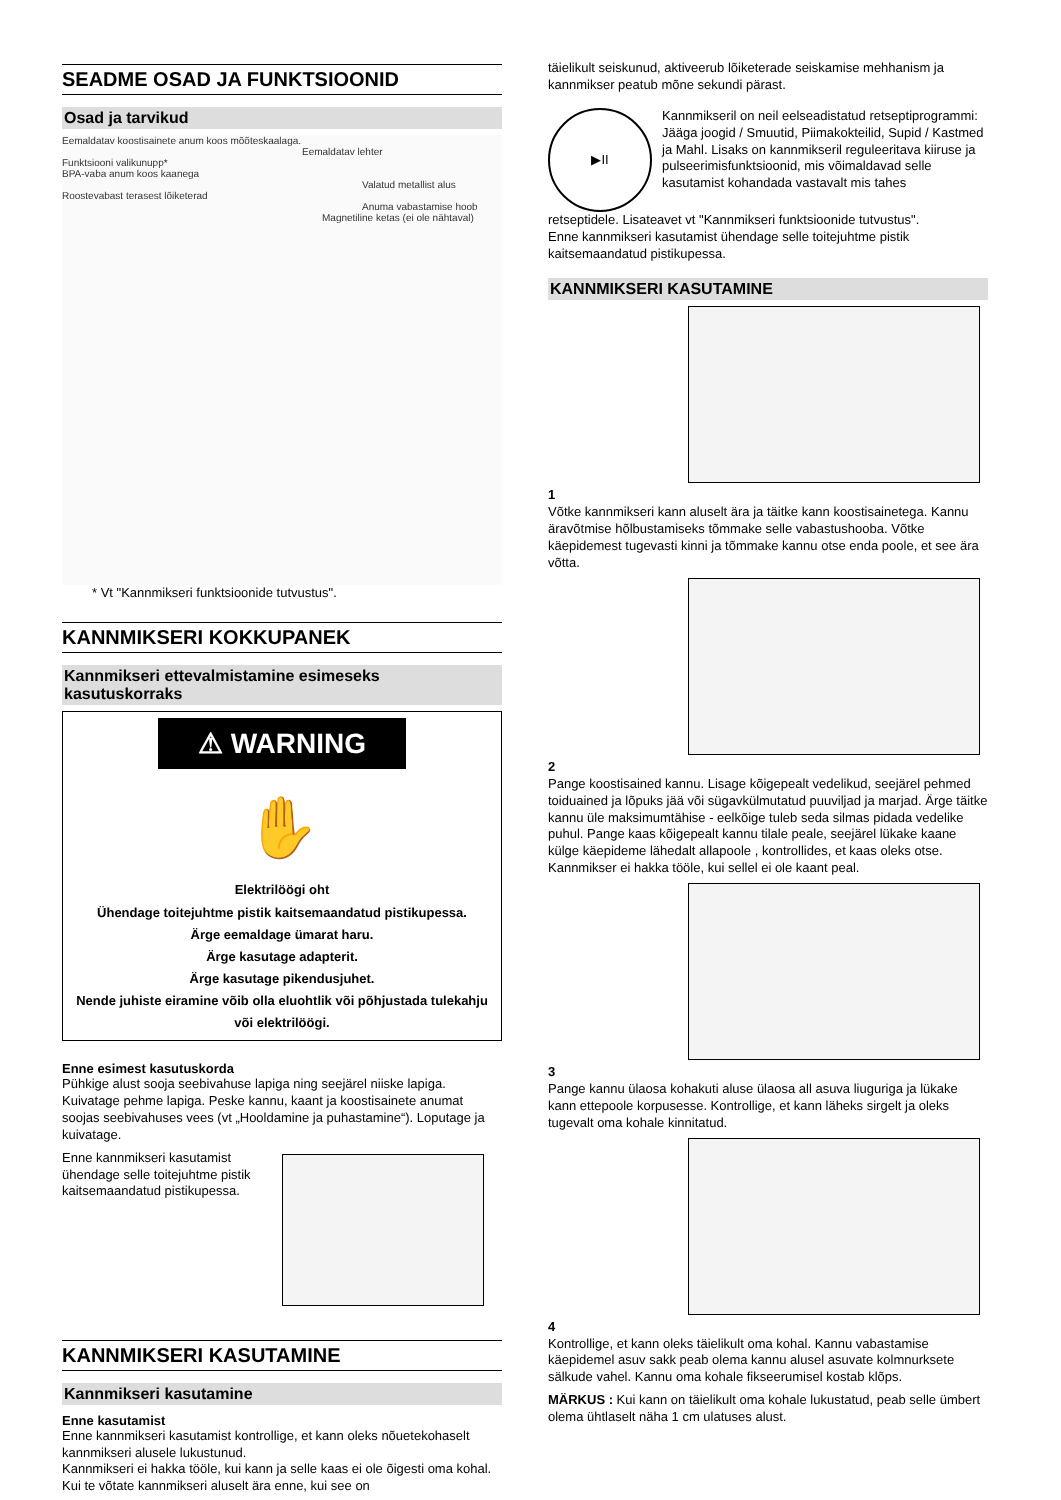SEADME OSAD JA FUNKTSIOONID
Osad ja tarvikud
Eemaldatav koostisainete anum koos mõõteskaalaga.
Eemaldatav lehter
Funktsiooni valikunupp*
BPA-vaba anum koos kaanega
Valatud metallist alus
Roostevabast terasest lõiketerad
Anuma vabastamise hoob
Magnetiline ketas (ei ole nähtaval)
* Vt "Kannmikseri funktsioonide tutvustus".
KANNMIKSERI KOKKUPANEK
Kannmikseri ettevalmistamine esimeseks kasutuskorraks
⚠ WARNING
✋
Elektrilöögi oht
Ühendage toitejuhtme pistik kaitsemaandatud pistikupessa.
Ärge eemaldage ümarat haru.
Ärge kasutage adapterit.
Ärge kasutage pikendusjuhet.
Nende juhiste eiramine võib olla eluohtlik või põhjustada tulekahju või elektrilöögi.
Enne esimest kasutuskorda
Pühkige alust sooja seebivahuse lapiga ning seejärel niiske lapiga. Kuivatage pehme lapiga. Peske kannu, kaant ja koostisainete anumat soojas seebivahuses vees (vt „Hooldamine ja puhastamine“). Loputage ja kuivatage.
Enne kannmikseri kasutamist ühendage selle toitejuhtme pistik kaitsemaandatud pistikupessa.
KANNMIKSERI KASUTAMINE
Kannmikseri kasutamine
Enne kasutamist
Enne kannmikseri kasutamist kontrollige, et kann oleks nõuetekohaselt kannmikseri alusele lukustunud.
Kannmikseri ei hakka tööle, kui kann ja selle kaas ei ole õigesti oma kohal. Kui te võtate kannmikseri aluselt ära enne, kui see on
täielikult seiskunud, aktiveerub lõiketerade seiskamise mehhanism ja kannmikser peatub mõne sekundi pärast.
▶II
Kannmikseril on neil eelseadistatud retseptiprogrammi: Jääga joogid / Smuutid, Piimakokteilid, Supid / Kastmed ja Mahl. Lisaks on kannmikseril reguleeritava kiiruse ja pulseerimisfunktsioonid, mis võimaldavad selle kasutamist kohandada vastavalt mis tahes
retseptidele. Lisateavet vt "Kannmikseri funktsioonide tutvustus".
Enne kannmikseri kasutamist ühendage selle toitejuhtme pistik kaitsemaandatud pistikupessa.
KANNMIKSERI KASUTAMINE
1
Võtke kannmikseri kann aluselt ära ja täitke kann koostisainetega. Kannu äravõtmise hõlbustamiseks tõmmake selle vabastushooba. Võtke käepidemest tugevasti kinni ja tõmmake kannu otse enda poole, et see ära võtta.
2
Pange koostisained kannu. Lisage kõigepealt vedelikud, seejärel pehmed toiduained ja lõpuks jää või sügavkülmutatud puuviljad ja marjad. Ärge täitke kannu üle maksimumtähise - eelkõige tuleb seda silmas pidada vedelike puhul. Pange kaas kõigepealt kannu tilale peale, seejärel lükake kaane külge käepideme lähedalt allapoole , kontrollides, et kaas oleks otse. Kannmikser ei hakka tööle, kui sellel ei ole kaant peal.
3
Pange kannu ülaosa kohakuti aluse ülaosa all asuva liuguriga ja lükake kann ettepoole korpusesse. Kontrollige, et kann läheks sirgelt ja oleks tugevalt oma kohale kinnitatud.
4
Kontrollige, et kann oleks täielikult oma kohal. Kannu vabastamise käepidemel asuv sakk peab olema kannu alusel asuvate kolmnurksete sälkude vahel. Kannu oma kohale fikseerumisel kostab klõps.
MÄRKUS : Kui kann on täielikult oma kohale lukustatud, peab selle ümbert olema ühtlaselt näha 1 cm ulatuses alust.